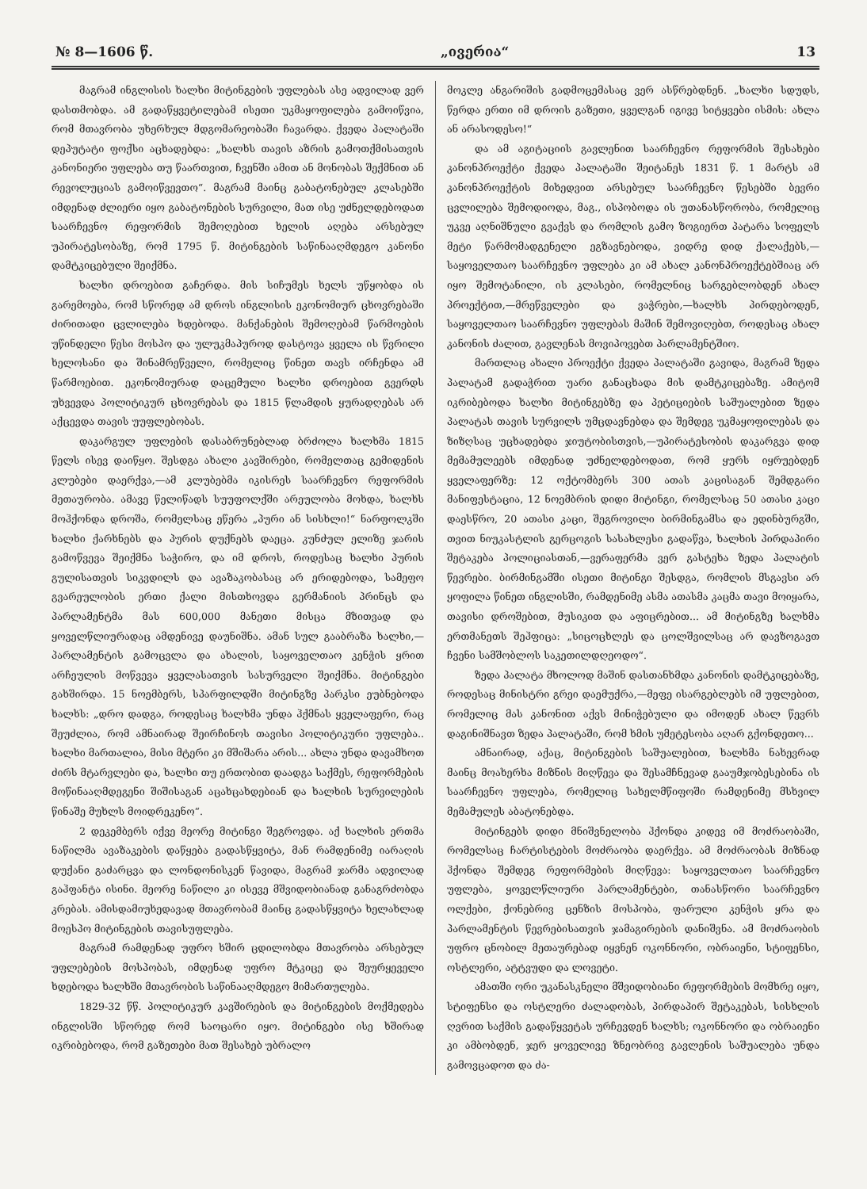№ 8—1606 წ. „ივერია“ 13
მაგრამ ინგლისის ხალხი მიტინგების უფლებას ასე ადვილად ვერ დასთმობდა. ამ გადაწყვეტილებამ ისეთი უკმაყოფილება გამოიწვია, რომ მთავრობა უხერხულ მდგომარეობაში ჩავარდა. ქვედა პალატაში დეპუტატი ფოქსი აცხადებდა: „ხალხს თავის აზრის გამოთქმისათვის კანონიერი უფლება თუ წაართვით, ჩვენში ამით ან მონობას შექმნით ან რევოლუციას გამოიწვევთო“. მაგრამ მაინც გაბატონებულ კლასებში იმდენად ძლიერი იყო გაბატონების სურვილი, მათ ისე უძნელდებოდათ საარჩევნო რეფორმის შემოღებით ხელის აღება არსებულ უპირატესობაზე, რომ 1795 წ. მიტინგების საწინააღმდეგო კანონი დამტკიცებული შეიქმნა.
ხალხი დროებით გაჩერდა. მის სიჩუმეს ხელს უწყობდა ის გარემოება, რომ სწორედ ამ დროს ინგლისის ეკონომიურ ცხოვრებაში ძირითადი ცვლილება ხდებოდა. მანქანების შემოღებამ წარმოების უწინდელი წესი მოსპო და ულუკმაპუროდ დასტოვა ყველა ის წვრილი ხელოსანი და შინამრეწველი, რომელიც წინეთ თავს ირჩენდა ამ წარმოებით. ეკონომიურად დაცემული ხალხი დროებით გვერდს უხვევდა პოლიტიკურ ცხოვრებას და 1815 წლამდის ყურადღებას არ აქცევდა თავის უუფლებობას.
დაკარგულ უფლების დასაბრუნებლად ბრძოლა ხალხმა 1815 წელს ისევ დაიწყო. შესდგა ახალი კავშირები, რომელთაც გემიდენის კლუბები დაერქვა,—ამ კლუბებმა იკისრეს საარჩევნო რეფორმის მეთაურობა. ამავე წელიწადს სუუფოლქში არეულობა მოხდა, ხალხს მოჰქონდა დროშა, რომელსაც ეწერა „პური ან სისხლი!“ ნარფოლკში ხალხი ქარხნებს და პურის დუქნებს დაეცა. კუნძულ ელიზე ჯარის გამოწვევა შეიქმნა საჭირო, და იმ დროს, როდესაც ხალხი პურის გულისათვის სიკვდილს და ავაზაკობასაც არ ერიდებოდა, სამეფო გვარეულობის ერთი ქალი მისთხოვდა გერმანიის პრინცს და პარლამენტმა მას 600,000 მანეთი მისცა მზითვად და ყოველწლიურადაც ამდენივე დაუნიშნა. ამან სულ გააბრაზა ხალხი,—პარლამენტის გამოცვლა და ახალის, საყოველთაო კენჭის ყრით არჩეულის მოწვევა ყველასათვის სასურველი შეიქმნა. მიტინგები გახშირდა. 15 ნოემბერს, სპარფილდში მიტინგზე პარკსი ეუბნებოდა ხალხს: „დრო დადგა, როდესაც ხალხმა უნდა ჰქმნას ყველაფერი, რაც შეუძლია, რომ ამნაირად შეირჩინოს თავისი პოლიტიკური უფლება.. ხალხი მართალია, მისი მტერი კი მშიშარა არის... ახლა უნდა დავამხოთ ძირს მტარვლები და, ხალხი თუ ერთობით დაადგა საქმეს, რეფორმების მოწინააღმდეგენი შიშისაგან აცახცახდებიან და ხალხის სურვილების წინაშე მუხლს მოიდრეკენო“.
2 დეკემბერს იქვე მეორე მიტინგი შეგროვდა. აქ ხალხის ერთმა ნაწილმა ავაზაკების დაწყება გადასწყვიტა, მან რამდენიმე იარაღის დუქანი გაძარცვა და ლონდონისკენ წავიდა, მაგრამ ჯარმა ადვილად გაჰფანტა ისინი. მეორე ნაწილი კი ისევე მშვიდობიანად განაგრძობდა კრებას. ამისდამიუხედავად მთავრობამ მაინც გადასწყვიტა ხელახლად მოესპო მიტინგების თავისუფლება.
მაგრამ რამდენად უფრო ხშირ ცდილობდა მთავრობა არსებულ უფლებების მოსპობას, იმდენად უფრო მტკიცე და შეურყეველი ხდებოდა ხალხში მთავრობის საწინააღმდეგო მიმართულება.
1829-32 წწ. პოლიტიკურ კავშირების და მიტინგების მოქმედება ინგლისში სწორედ რომ საოცარი იყო. მიტინგები ისე ხშირად იკრიბებოდა, რომ გაზეთები მათ შესახებ უბრალო
მოკლე ანგარიშის გადმოცემასაც ვერ ასწრებდნენ. „ხალხი სდუდს, წერდა ერთი იმ დროის გაზეთი, ყველგან იგივე სიტყვები ისმის: ახლა ან არასოდესო!“
და ამ აგიტაციის გავლენით საარჩევნო რეფორმის შესახები კანონპროექტი ქვედა პალატაში შეიტანეს 1831 წ. 1 მარტს ამ კანონპროექტის მიხედვით არსებულ საარჩევნო წესებში ბევრი ცვლილება შემოდიოდა, მაგ., ისპობოდა ის უთანასწორობა, რომელიც უკვე აღნიშნული გვაქვს და რომლის გამო ზოგიერთ პატარა სოფელს მეტი წარმომადგენელი ეგზავნებოდა, ვიდრე დიდ ქალაქებს,—საყოველთაო საარჩევნო უფლება კი ამ ახალ კანონპროექტებშიაც არ იყო შემოტანილი, ის კლასები, რომელნიც სარგებლობდენ ახალ პროექტით,—მრეწველები და ვაჭრები,—ხალხს პირდებოდენ, საყოველთაო საარჩევნო უფლებას მაშინ შემოვიღებთ, როდესაც ახალ კანონის ძალით, გავლენას მოვიპოვებთ პარლამენტშიო.
მართლაც ახალი პროექტი ქვედა პალატაში გავიდა, მაგრამ ზედა პალატამ გადაჭრით უარი განაცხადა მის დამტკიცებაზე. ამიტომ იკრიბებოდა ხალხი მიტინგებზე და პეტიციების საშუალებით ზედა პალატას თავის სურვილს უმცდავნებდა და შემდეგ უკმაყოფილებას და ზიზღსაც უცხადებდა ჯიუტობისთვის,—უპირატესობის დაკარგვა დიდ მემამულეებს იმდენად უძნელდებოდათ, რომ ყურს იყრუებდენ ყველაფერზე: 12 ოქტომბერს 300 ათას კაცისაგან შემდგარი მანიფესტაცია, 12 ნოემბრის დიდი მიტინგი, რომელსაც 50 ათასი კაცი დაესწრო, 20 ათასი კაცი, შეგროვილი ბირმინგამსა და ედინბურგში, თვით ნიუკასტლის გერცოგის სასახლესი გადაწვა, ხალხის პირდაპირი შეტაკება პოლიციასთან,—ვერაფერმა ვერ გასტეხა ზედა პალატის წევრები. ბირმინგამში ისეთი მიტინგი შესდგა, რომლის მსგავსი არ ყოფილა წინეთ ინგლისში, რამდენიმე ასმა ათასმა კაცმა თავი მოიყარა, თავისი დროშებით, მუსიკით და აფიცრებით... ამ მიტინგზე ხალხმა ერთმანეთს შეჰფიცა: „სიცოცხლეს და ცოლშვილსაც არ დავზოგავთ ჩვენი სამშობლოს საკეთილდღეოდო“.
ზედა პალატა მხოლოდ მაშინ დასთანხმდა კანონის დამტკიცებაზე, როდესაც მინისტრი გრეი დაემუქრა,—მეფე ისარგებლებს იმ უფლებით, რომელიც მას კანონით აქვს მინიჭებული და იმოდენ ახალ წევრს დაგინიშნავთ ზედა პალატაში, რომ ხმის უმეტესობა აღარ გქონდეთო...
ამნაირად, აქაც, მიტინგების საშუალებით, ხალხმა ნახევრად მაინც მოახერხა მიზნის მიღწევა და შესამჩნევად გააუმჯობესებინა ის საარჩევნო უფლება, რომელიც სახელმწიფოში რამდენიმე მსხვილ მემამულეს აბატონებდა.
მიტინგებს დიდი მნიშვნელობა ჰქონდა კიდევ იმ მოძრაობაში, რომელსაც ჩარტისტების მოძრაობა დაერქვა. ამ მოძრაობას მიზნად ჰქონდა შემდეგ რეფორმების მიღწევა: საყოველთაო საარჩევნო უფლება, ყოველწლიური პარლამენტები, თანასწორი საარჩევნო ოლქები, ქონებრივ ცენზის მოსპობა, ფარული კენჭის ყრა და პარლამენტის წევრებისათვის ჯამაგირების დანიშვნა. ამ მოძრაობის უფრო ცნობილ მეთაურებად იყვნენ ოკონნორი, ობრაიენი, სტიფენსი, ოსტლერი, ატტვუდი და ლოვეტი.
ამათში ორი უკანასკნელი მშვიდობიანი რეფორმების მომხრე იყო, სტიფენსი და ოსტლერი ძალადობას, პირდაპირ შეტაკებას, სისხლის ღვრით საქმის გადაწყვეტას ურჩევდენ ხალხს; ოკონნორი და ობრაიენი კი ამბობდენ, ჯერ ყოველივე ზნეობრივ გავლენის საშუალება უნდა გამოვცადოთ და ძა-